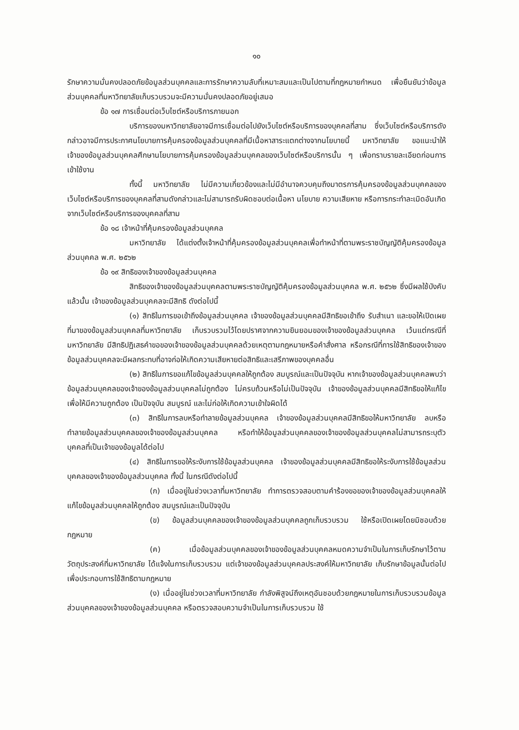๑๐
รักษาความมั่นคงปลอดภัยข้อมูลส่วนบุคคลและการรักษาความลับที่เหมาะสมและเป็นไปตามที่กฎหมายกำหนด เพื่อยืนยันว่าข้อมูลส่วนบุคคลที่มหาวิทยาลัยเก็บรวบรวมจะมีความมั่นคงปลอดภัยอยู่เสมอ
ข้อ ๑๗ การเชื่อมต่อเว็บไซต์หรือบริการภายนอก
บริการของมหาวิทยาลัยอาจมีการเชื่อมต่อไปยังเว็บไซต์หรือบริการของบุคคลที่สาม ซึ่งเว็บไซต์หรือบริการดังกล่าวอาจมีการประกาศนโยบายการคุ้มครองข้อมูลส่วนบุคคลที่มีเนื้อหาสาระแตกต่างจากนโยบายนี้ มหาวิทยาลัย ขอแนะนำให้เจ้าของข้อมูลส่วนบุคคลศึกษานโยบายการคุ้มครองข้อมูลส่วนบุคคลของเว็บไซต์หรือบริการนั้น ๆ เพื่อทราบรายละเอียดก่อนการเข้าใช้งาน
ทั้งนี้ มหาวิทยาลัย ไม่มีความเกี่ยวข้องและไม่มีอำนาจควบคุมถึงมาตรการคุ้มครองข้อมูลส่วนบุคคลของเว็บไซต์หรือบริการของบุคคลที่สามดังกล่าวและไม่สามารถรับผิดชอบต่อเนื้อหา นโยบาย ความเสียหาย หรือการกระทำละเมิดอันเกิดจากเว็บไซต์หรือบริการของบุคคลที่สาม
ข้อ ๑๘ เจ้าหน้าที่คุ้มครองข้อมูลส่วนบุคคล
มหาวิทยาลัย ได้แต่งตั้งเจ้าหน้าที่คุ้มครองข้อมูลส่วนบุคคลเพื่อทำหน้าที่ตามพระราชบัญญัติคุ้มครองข้อมูลส่วนบุคคล พ.ศ. ๒๕๖๒
ข้อ ๑๙ สิทธิของเจ้าของข้อมูลส่วนบุคคล
สิทธิของเจ้าของข้อมูลส่วนบุคคลตามพระราชบัญญัติคุ้มครองข้อมูลส่วนบุคคล พ.ศ. ๒๕๖๒ ซึ่งมีผลใช้บังคับแล้วนั้น เจ้าของข้อมูลส่วนบุคคลจะมีสิทธิ ดังต่อไปนี้
(๑) สิทธิในการขอเข้าถึงข้อมูลส่วนบุคคล เจ้าของข้อมูลส่วนบุคคลมีสิทธิขอเข้าถึง รับสำเนา และขอให้เปิดเผยที่มาของข้อมูลส่วนบุคคลที่มหาวิทยาลัย เก็บรวบรวมไว้โดยปราศจากความยินยอมของเจ้าของข้อมูลส่วนบุคคล เว้นแต่กรณีที่มหาวิทยาลัย มีสิทธิปฏิเสธคำขอของเจ้าของข้อมูลส่วนบุคคลด้วยเหตุตามกฎหมายหรือคำสั่งศาล หรือกรณีที่การใช้สิทธิของเจ้าของข้อมูลส่วนบุคคลจะมีผลกระทบที่อาจก่อให้เกิดความเสียหายต่อสิทธิและเสรีภาพของบุคคลอื่น
(๒) สิทธิในการขอแก้ไขข้อมูลส่วนบุคคลให้ถูกต้อง สมบูรณ์และเป็นปัจจุบัน หากเจ้าของข้อมูลส่วนบุคคลพบว่าข้อมูลส่วนบุคคลของเจ้าของข้อมูลส่วนบุคคลไม่ถูกต้อง ไม่ครบถ้วนหรือไม่เป็นปัจจุบัน เจ้าของข้อมูลส่วนบุคคลมีสิทธิขอให้แก้ไขเพื่อให้มีความถูกต้อง เป็นปัจจุบัน สมบูรณ์ และไม่ก่อให้เกิดความเข้าใจผิดได้
(๓) สิทธิในการลบหรือทำลายข้อมูลส่วนบุคคล เจ้าของข้อมูลส่วนบุคคลมีสิทธิขอให้มหาวิทยาลัย ลบหรือทำลายข้อมูลส่วนบุคคลของเจ้าของข้อมูลส่วนบุคคล หรือทำให้ข้อมูลส่วนบุคคลของเจ้าของข้อมูลส่วนบุคคลไม่สามารถระบุตัวบุคคลที่เป็นเจ้าของข้อมูลได้ต่อไป
(๔) สิทธิในการขอให้ระงับการใช้ข้อมูลส่วนบุคคล เจ้าของข้อมูลส่วนบุคคลมีสิทธิขอให้ระงับการใช้ข้อมูลส่วนบุคคลของเจ้าของข้อมูลส่วนบุคคล ทั้งนี้ ในกรณีดังต่อไปนี้
(ก) เมื่ออยู่ในช่วงเวลาที่มหาวิทยาลัย ทำการตรวจสอบตามคำร้องขอของเจ้าของข้อมูลส่วนบุคคลให้แก้ไขข้อมูลส่วนบุคคลให้ถูกต้อง สมบูรณ์และเป็นปัจจุบัน
(ข) ข้อมูลส่วนบุคคลของเจ้าของข้อมูลส่วนบุคคลถูกเก็บรวบรวม ใช้หรือเปิดเผยโดยมิชอบด้วยกฎหมาย
(ค) เมื่อข้อมูลส่วนบุคคลของเจ้าของข้อมูลส่วนบุคคลหมดความจำเป็นในการเก็บรักษาไว้ตามวัตถุประสงค์ที่มหาวิทยาลัย ได้แจ้งในการเก็บรวบรวม แต่เจ้าของข้อมูลส่วนบุคคลประสงค์ให้มหาวิทยาลัย เก็บรักษาข้อมูลนั้นต่อไปเพื่อประกอบการใช้สิทธิตามกฎหมาย
(ง) เมื่ออยู่ในช่วงเวลาที่มหาวิทยาลัย กำลังพิสูจน์ถึงเหตุอันชอบด้วยกฎหมายในการเก็บรวบรวมข้อมูลส่วนบุคคลของเจ้าของข้อมูลส่วนบุคคล หรือตรวจสอบความจำเป็นในการเก็บรวบรวม ใช้